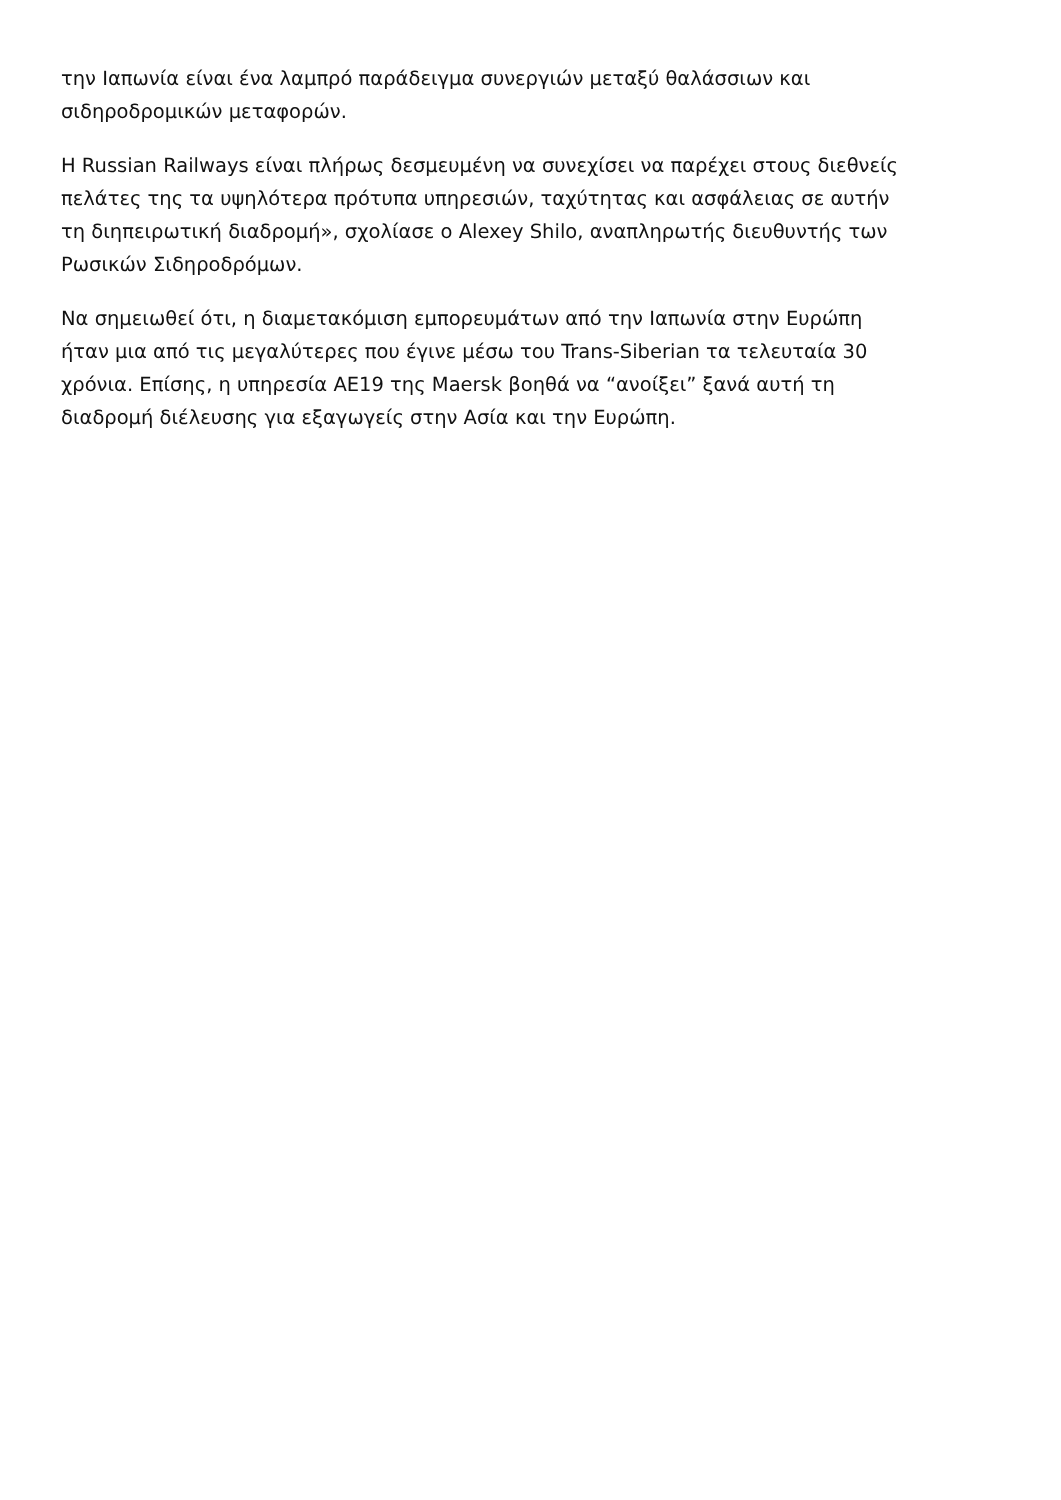την Ιαπωνία είναι ένα λαμπρό παράδειγμα συνεργιών μεταξύ θαλάσσιων και
σιδηροδρομικών μεταφορών.
Η Russian Railways είναι πλήρως δεσμευμένη να συνεχίσει να παρέχει στους διεθνείς
πελάτες της τα υψηλότερα πρότυπα υπηρεσιών, ταχύτητας και ασφάλειας σε αυτήν
τη διηπειρωτική διαδρομή», σχολίασε ο Alexey Shilo, αναπληρωτής διευθυντής των
Ρωσικών Σιδηροδρόμων.
Να σημειωθεί ότι, η διαμετακόμιση εμπορευμάτων από την Ιαπωνία στην Ευρώπη
ήταν μια από τις μεγαλύτερες που έγινε μέσω του Trans-Siberian τα τελευταία 30
χρόνια. Επίσης, η υπηρεσία AE19 της Maersk βοηθά να “ανοίξει” ξανά αυτή τη
διαδρομή διέλευσης για εξαγωγείς στην Ασία και την Ευρώπη.